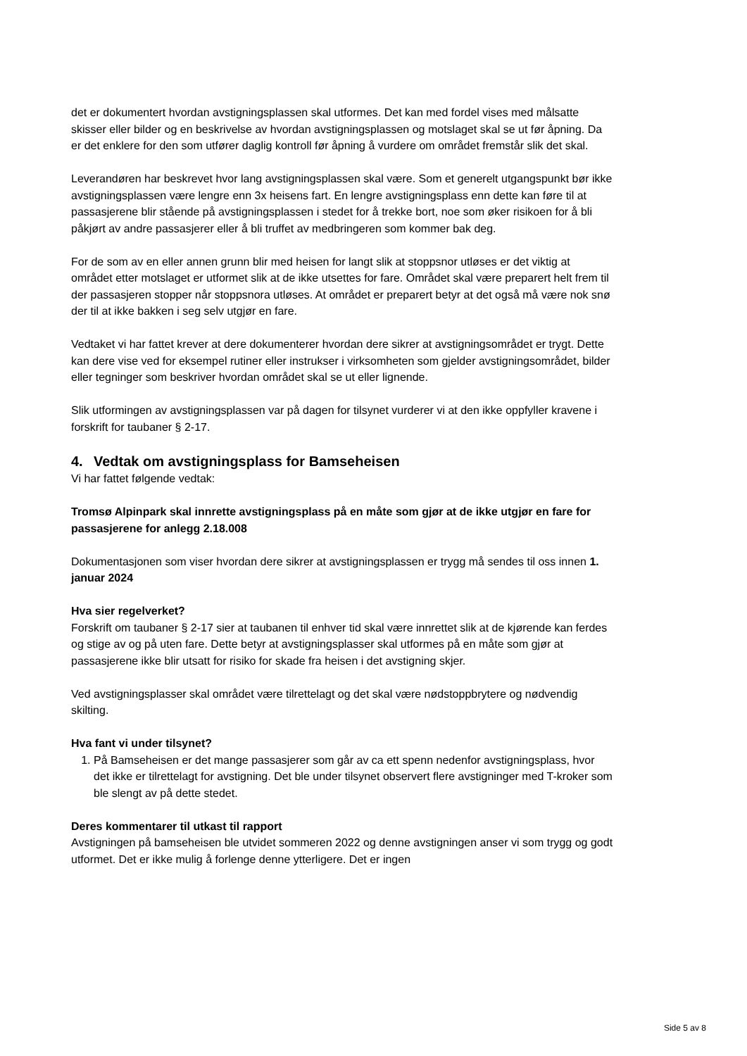det er dokumentert hvordan avstigningsplassen skal utformes. Det kan med fordel vises med målsatte skisser eller bilder og en beskrivelse av hvordan avstigningsplassen og motslaget skal se ut før åpning. Da er det enklere for den som utfører daglig kontroll før åpning å vurdere om området fremstår slik det skal.
Leverandøren har beskrevet hvor lang avstigningsplassen skal være. Som et generelt utgangspunkt bør ikke avstigningsplassen være lengre enn 3x heisens fart. En lengre avstigningsplass enn dette kan føre til at passasjerene blir stående på avstigningsplassen i stedet for å trekke bort, noe som øker risikoen for å bli påkjørt av andre passasjerer eller å bli truffet av medbringeren som kommer bak deg.
For de som av en eller annen grunn blir med heisen for langt slik at stoppsnor utløses er det viktig at området etter motslaget er utformet slik at de ikke utsettes for fare. Området skal være preparert helt frem til der passasjeren stopper når stoppsnora utløses. At området er preparert betyr at det også må være nok snø der til at ikke bakken i seg selv utgjør en fare.
Vedtaket vi har fattet krever at dere dokumenterer hvordan dere sikrer at avstigningsområdet er trygt. Dette kan dere vise ved for eksempel rutiner eller instrukser i virksomheten som gjelder avstigningsområdet, bilder eller tegninger som beskriver hvordan området skal se ut eller lignende.
Slik utformingen av avstigningsplassen var på dagen for tilsynet vurderer vi at den ikke oppfyller kravene i forskrift for taubaner § 2-17.
4. Vedtak om avstigningsplass for Bamseheisen
Vi har fattet følgende vedtak:
Tromsø Alpinpark skal innrette avstigningsplass på en måte som gjør at de ikke utgjør en fare for passasjerene for anlegg 2.18.008
Dokumentasjonen som viser hvordan dere sikrer at avstigningsplassen er trygg må sendes til oss innen 1. januar 2024
Hva sier regelverket?
Forskrift om taubaner § 2-17 sier at taubanen til enhver tid skal være innrettet slik at de kjørende kan ferdes og stige av og på uten fare. Dette betyr at avstigningsplasser skal utformes på en måte som gjør at passasjerene ikke blir utsatt for risiko for skade fra heisen i det avstigning skjer.
Ved avstigningsplasser skal området være tilrettelagt og det skal være nødstoppbrytere og nødvendig skilting.
Hva fant vi under tilsynet?
1. På Bamseheisen er det mange passasjerer som går av ca ett spenn nedenfor avstigningsplass, hvor det ikke er tilrettelagt for avstigning. Det ble under tilsynet observert flere avstigninger med T-kroker som ble slengt av på dette stedet.
Deres kommentarer til utkast til rapport
Avstigningen på bamseheisen ble utvidet sommeren 2022 og denne avstigningen anser vi som trygg og godt utformet. Det er ikke mulig å forlenge denne ytterligere. Det er ingen
Side 5 av 8